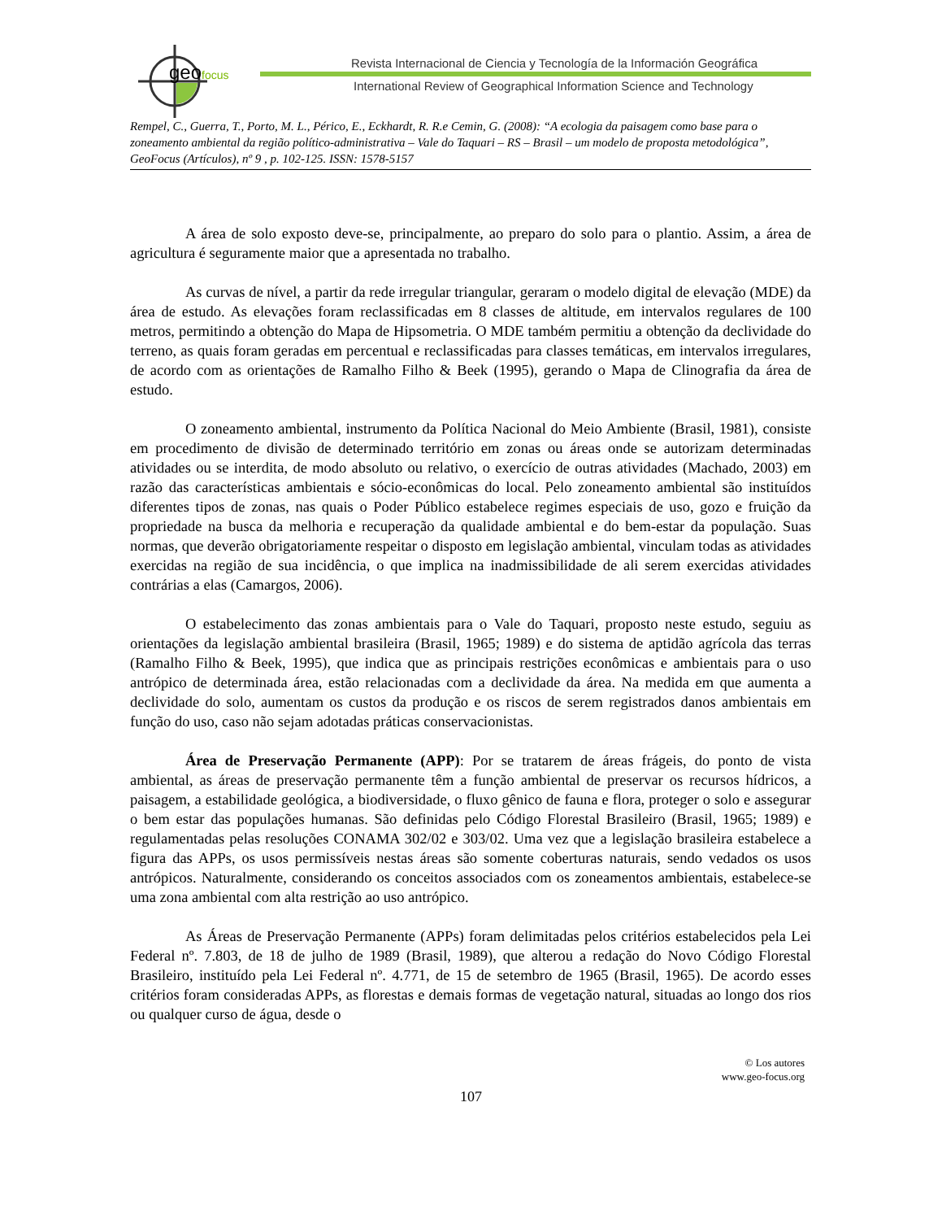geofocus
Revista Internacional de Ciencia y Tecnología de la Información Geográfica
International Review of Geographical Information Science and Technology
Rempel, C., Guerra, T., Porto, M. L., Périco, E., Eckhardt, R. R.e Cemin, G. (2008): “A ecologia da paisagem como base para o zoneamento ambiental da região político-administrativa – Vale do Taquari – RS – Brasil – um modelo de proposta metodológica”, GeoFocus (Artículos), nº 9 , p. 102-125. ISSN: 1578-5157
A área de solo exposto deve-se, principalmente, ao preparo do solo para o plantio. Assim, a área de agricultura é seguramente maior que a apresentada no trabalho.
As curvas de nível, a partir da rede irregular triangular, geraram o modelo digital de elevação (MDE) da área de estudo. As elevações foram reclassificadas em 8 classes de altitude, em intervalos regulares de 100 metros, permitindo a obtenção do Mapa de Hipsometria. O MDE também permitiu a obtenção da declividade do terreno, as quais foram geradas em percentual e reclassificadas para classes temáticas, em intervalos irregulares, de acordo com as orientações de Ramalho Filho & Beek (1995), gerando o Mapa de Clinografia da área de estudo.
O zoneamento ambiental, instrumento da Política Nacional do Meio Ambiente (Brasil, 1981), consiste em procedimento de divisão de determinado território em zonas ou áreas onde se autorizam determinadas atividades ou se interdita, de modo absoluto ou relativo, o exercício de outras atividades (Machado, 2003) em razão das características ambientais e sócio-econômicas do local. Pelo zoneamento ambiental são instituídos diferentes tipos de zonas, nas quais o Poder Público estabelece regimes especiais de uso, gozo e fruição da propriedade na busca da melhoria e recuperação da qualidade ambiental e do bem-estar da população. Suas normas, que deverão obrigatoriamente respeitar o disposto em legislação ambiental, vinculam todas as atividades exercidas na região de sua incidência, o que implica na inadmissibilidade de ali serem exercidas atividades contrárias a elas (Camargos, 2006).
O estabelecimento das zonas ambientais para o Vale do Taquari, proposto neste estudo, seguiu as orientações da legislação ambiental brasileira (Brasil, 1965; 1989) e do sistema de aptidão agrícola das terras (Ramalho Filho & Beek, 1995), que indica que as principais restrições econômicas e ambientais para o uso antrópico de determinada área, estão relacionadas com a declividade da área. Na medida em que aumenta a declividade do solo, aumentam os custos da produção e os riscos de serem registrados danos ambientais em função do uso, caso não sejam adotadas práticas conservacionistas.
Área de Preservação Permanente (APP): Por se tratarem de áreas frágeis, do ponto de vista ambiental, as áreas de preservação permanente têm a função ambiental de preservar os recursos hídricos, a paisagem, a estabilidade geológica, a biodiversidade, o fluxo gênico de fauna e flora, proteger o solo e assegurar o bem estar das populações humanas. São definidas pelo Código Florestal Brasileiro (Brasil, 1965; 1989) e regulamentadas pelas resoluções CONAMA 302/02 e 303/02. Uma vez que a legislação brasileira estabelece a figura das APPs, os usos permissíveis nestas áreas são somente coberturas naturais, sendo vedados os usos antrópicos. Naturalmente, considerando os conceitos associados com os zoneamentos ambientais, estabelece-se uma zona ambiental com alta restrição ao uso antrópico.
As Áreas de Preservação Permanente (APPs) foram delimitadas pelos critérios estabelecidos pela Lei Federal nº. 7.803, de 18 de julho de 1989 (Brasil, 1989), que alterou a redação do Novo Código Florestal Brasileiro, instituído pela Lei Federal nº. 4.771, de 15 de setembro de 1965 (Brasil, 1965). De acordo esses critérios foram consideradas APPs, as florestas e demais formas de vegetação natural, situadas ao longo dos rios ou qualquer curso de água, desde o
© Los autores
www.geo-focus.org
107